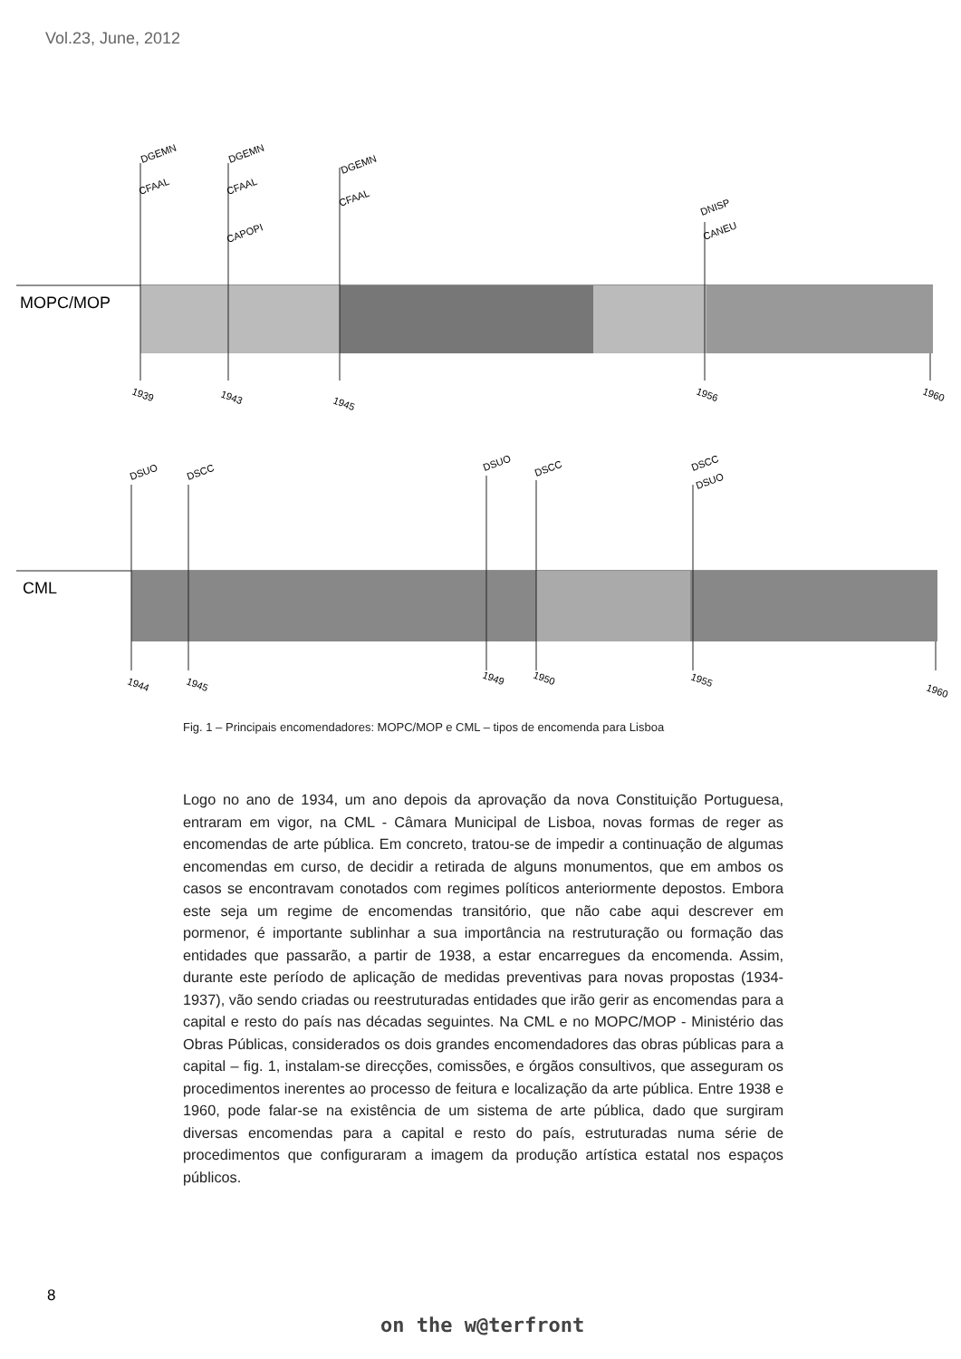Vol.23, June, 2012
MOPC/MOP
DGEMN
CFAAL
DGEMN
CFAAL
CAPOPI
DGEMN
CFAAL
DNISP
CANEU
1939
1943
1945
1956
1960
CML
DSUO
DSCC
DSUO
DSCC
DSCC
DSUO
1944
1945
1949
1950
1955
1960
Fig. 1 – Principais encomendadores: MOPC/MOP e CML – tipos de encomenda para Lisboa
Logo no ano de 1934, um ano depois da aprovação da nova Constituição Portuguesa, entraram em vigor, na CML - Câmara Municipal de Lisboa, novas formas de reger as encomendas de arte pública. Em concreto, tratou-se de impedir a continuação de algumas encomendas em curso, de decidir a retirada de alguns monumentos, que em ambos os casos se encontravam conotados com regimes políticos anteriormente depostos. Embora este seja um regime de encomendas transitório, que não cabe aqui descrever em pormenor, é importante sublinhar a sua importância na restruturação ou formação das entidades que passarão, a partir de 1938, a estar encarregues da encomenda. Assim, durante este período de aplicação de medidas preventivas para novas propostas (1934-1937), vão sendo criadas ou reestruturadas entidades que irão gerir as encomendas para a capital e resto do país nas décadas seguintes. Na CML e no MOPC/MOP - Ministério das Obras Públicas, considerados os dois grandes encomendadores das obras públicas para a capital – fig. 1, instalam-se direcções, comissões, e órgãos consultivos, que asseguram os procedimentos inerentes ao processo de feitura e localização da arte pública. Entre 1938 e 1960, pode falar-se na existência de um sistema de arte pública, dado que surgiram diversas encomendas para a capital e resto do país, estruturadas numa série de procedimentos que configuraram a imagem da produção artística estatal nos espaços públicos.
8
on the w@terfront